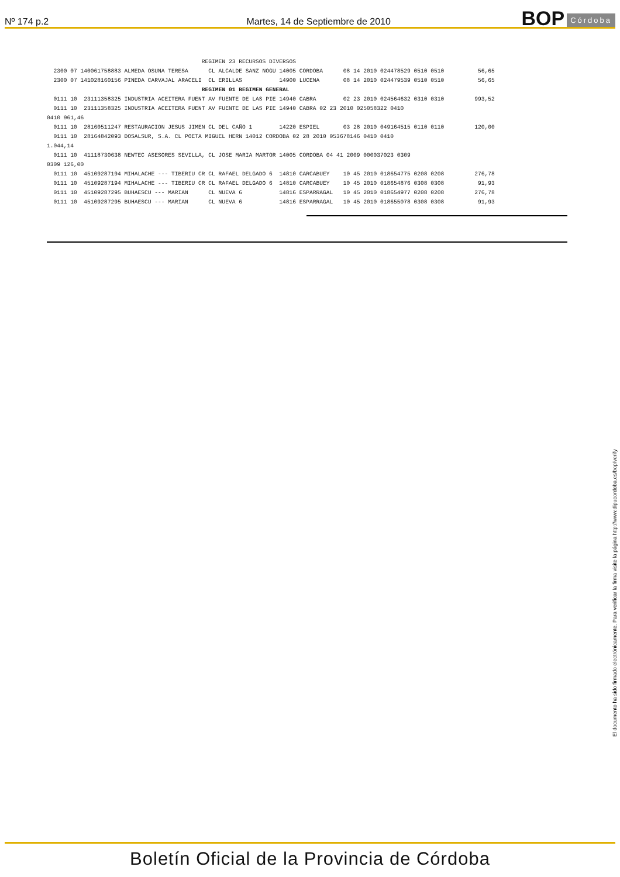Nº 174 p.2
Martes, 14 de Septiembre de 2010
BOP Córdoba
REGIMEN 23 RECURSOS DIVERSOS 2300 07 140061758883 ALMEDA OSUNA TERESA CL ALCALDE SANZ NOGU 14005 CORDOBA 08 14 2010 024478529 0510 0510 56,65 2300 07 141028160156 PINEDA CARVAJAL ARACELI CL ERILLAS 14900 LUCENA 08 14 2010 024479539 0510 0510 56,65 REGIMEN 01 REGIMEN GENERAL 0111 10 23111358325 INDUSTRIA ACEITERA FUENT AV FUENTE DE LAS PIE 14940 CABRA 02 23 2010 024564632 0310 0310 993,52 0111 10 23111358325 INDUSTRIA ACEITERA FUENT AV FUENTE DE LAS PIE 14940 CABRA 02 23 2010 025058322 0410 0410 961,46 0111 10 28160511247 RESTAURACION JESUS JIMEN CL DEL CAÑO 1 14220 ESPIEL 03 28 2010 049164515 0110 0110 120,00 0111 10 28164842093 DOSALSUR, S.A. CL POETA MIGUEL HERN 14012 CORDOBA 02 28 2010 053678146 0410 0410 1.044,14 0111 10 41118730638 NEWTEC ASESORES SEVILLA, CL JOSE MARIA MARTOR 14005 CORDOBA 04 41 2009 000037023 0309 0309 126,00 0111 10 45109287194 MIHALACHE --- TIBERIU CR CL RAFAEL DELGADO 6 14810 CARCABUEY 10 45 2010 018654775 0208 0208 276,78 0111 10 45109287194 MIHALACHE --- TIBERIU CR CL RAFAEL DELGADO 6 14810 CARCABUEY 10 45 2010 018654876 0308 0308 91,93 0111 10 45109287295 BUHAESCU --- MARIAN CL NUEVA 6 14816 ESPARRAGAL 10 45 2010 018654977 0208 0208 276,78 0111 10 45109287295 BUHAESCU --- MARIAN CL NUEVA 6 14816 ESPARRAGAL 10 45 2010 018655078 0308 0308 91,93
El documento ha sido firmado electrónicamente. Para verificar la firma visite la página http://www.dipucordoba.es/bop/verify
Boletín Oficial de la Provincia de Córdoba